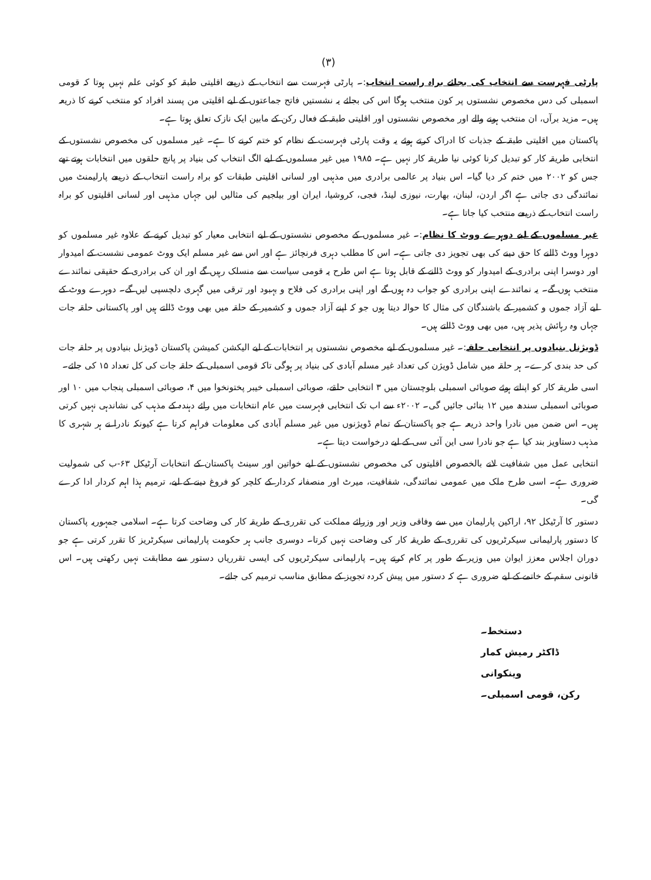(۳)
پارٹی فہرست سے انتخاب کی بجائے براہ راست انتخاب:۔ پارٹی فہرست سے انتخاب کے ذریعے اقلیتی طبقہ کو کوئی علم نہیں ہوتا کہ قومی اسمبلی کی دس مخصوص نشستوں پر کون منتخب ہوگا اس کی بجائے یہ نشستیں فاتح جماعتوں کے لیے اقلیتی من پسند افراد کو منتخب کرنے کا ذریعہ ہیں۔ مزید برآں، ان منتخب ہونے والے اور مخصوص نشستوں اور اقلیتی طبقہ کے فعال رکن کے مابین ایک نازک تعلق ہوتا ہے۔
پاکستان میں اقلیتی طبقہ کے جذبات کا ادراک کرتے ہوئے یہ وقت پارٹی فہرست کے نظام کو ختم کرنے کا ہے۔ غیر مسلموں کی مخصوص نشستوں کے انتخابی طریقہ کار کو تبدیل کرنا کوئی نیا طریقہ کار نہیں ہے۔ ۱۹۸۵ میں غیر مسلموں کے لیے الگ انتخاب کی بنیاد پر پانچ حلقوں میں انتخابات ہوتے تھے جس کو ۲۰۰۲ میں ختم کر دیا گیا۔ اس بنیاد پر عالمی برادری میں مذہبی اور لسانی اقلیتی طبقات کو براہ راست انتخاب کے ذریعے پارلیمنٹ میں نمائندگی دی جاتی ہے اگر اردن، لبنان، بھارت، نیوزی لینڈ، فجی، کروشیا، ایران اور بیلجیم کی مثالیں لیں جہاں مذہبی اور لسانی اقلیتوں کو براہ راست انتخاب کے ذریعے منتخب کیا جاتا ہے۔
غیر مسلموں کے لیے دوہرے ووٹ کا نظام:۔ غیر مسلموں کے مخصوص نشستوں کے لیے انتخابی معیار کو تبدیل کرنے کے علاوہ غیر مسلموں کو دوہرا ووٹ ڈالنے کا حق دینے کی بھی تجویز دی جاتی ہے۔ اس کا مطلب دہری فرنچائز ہے اور اس سے غیر مسلم ایک ووٹ عمومی نشست کے امیدوار اور دوسرا اپنی برادری کے امیدوار کو ووٹ ڈالنے کے قابل ہوتا ہے اس طرح یہ قومی سیاست سے منسلک رہیں گے اور ان کی برادری کے حقیقی نمائندے منتخب ہوں گے۔ یہ نمائندے اپنی برادری کو جواب دہ ہوں گے اور اپنی برادری کی فلاح و بہبود اور ترقی میں گہری دلچسپی لیں گے۔ دوہرے ووٹ کے لیے آزاد جموں و کشمیر کے باشندگان کی مثال کا حوالہ دیتا ہوں جو کہ اپنے آزاد جموں و کشمیر کے حلقہ میں بھی ووٹ ڈالتے ہیں اور پاکستانی حلقہ جات جہاں وہ رہائش پذیر ہیں، میں بھی ووٹ ڈالتے ہیں۔
ڈویژنل بنیادوں پر انتخابی حلقہ:۔ غیر مسلموں کے لیے مخصوص نشستوں پر انتخابات کے لیے الیکشن کمیشن پاکستان ڈویژنل بنیادوں پر حلقہ جات کی حد بندی کرے۔ ہر حلقہ میں شامل ڈویژن کی تعداد غیر مسلم آبادی کی بنیاد پر ہوگی تاکہ قومی اسمبلی کے حلقہ جات کی کل تعداد ۱۵ کی جائے۔
اسی طریقہ کار کو اپناتے ہوئے صوبائی اسمبلی بلوچستان میں ۳ انتخابی حلقے، صوبائی اسمبلی خیبر پختونخوا میں ۴، صوبائی اسمبلی پنجاب میں ۱۰ اور صوبائی اسمبلی سندھ میں ۱۲ بنائی جائیں گی۔ ۲۰۰۲ء سے اب تک انتخابی فہرست میں عام انتخابات میں رائے دہندہ کے مذہب کی نشاندہی نہیں کرتی ہیں۔ اس ضمن میں نادرا واحد ذریعہ ہے جو پاکستان کے تمام ڈویژنوں میں غیر مسلم آبادی کی معلومات فراہم کرتا ہے کیونکہ نادرا نے ہر شہری کا مذہب دستاویز بند کیا ہے جو نادرا سی این آئی سی کے لیے درخواست دیتا ہے۔
انتخابی عمل میں شفافیت لانے بالخصوص اقلیتوں کی مخصوص نشستوں کے لیے خواتین اور سینٹ پاکستان کے انتخابات آرٹیکل ۶۳-ب کی شمولیت ضروری ہے۔ اسی طرح ملک میں عمومی نمائندگی، شفافیت، میرٹ اور منصفانہ کردار کے کلچر کو فروغ دینے کے لیے، ترمیم ہذا اہم کردار ادا کرے گی۔
دستور کا آرٹیکل ۹۲، اراکین پارلیمان میں سے وفاقی وزیر اور وزرائے مملکت کی تقرری کے طریقہ کار کی وضاحت کرتا ہے۔ اسلامی جمہوریہ پاکستان کا دستور پارلیمانی سیکرٹریوں کی تقرری کے طریقہ کار کی وضاحت نہیں کرتا۔ دوسری جانب ہر حکومت پارلیمانی سیکرٹریز کا تقرر کرتی ہے جو دوران اجلاس معزز ایوان میں وزیر کے طور پر کام کرتے ہیں۔ پارلیمانی سیکرٹریوں کی ایسی تقرریاں دستور سے مطابقت نہیں رکھتی ہیں۔ اس قانونی سقم کے خاتمے کے لیے ضروری ہے کہ دستور میں پیش کردہ تجویز کے مطابق مناسب ترمیم کی جائے۔
دستخط۔
ڈاکٹر رمیش کمار وینکوانی
رکن، قومی اسمبلی۔